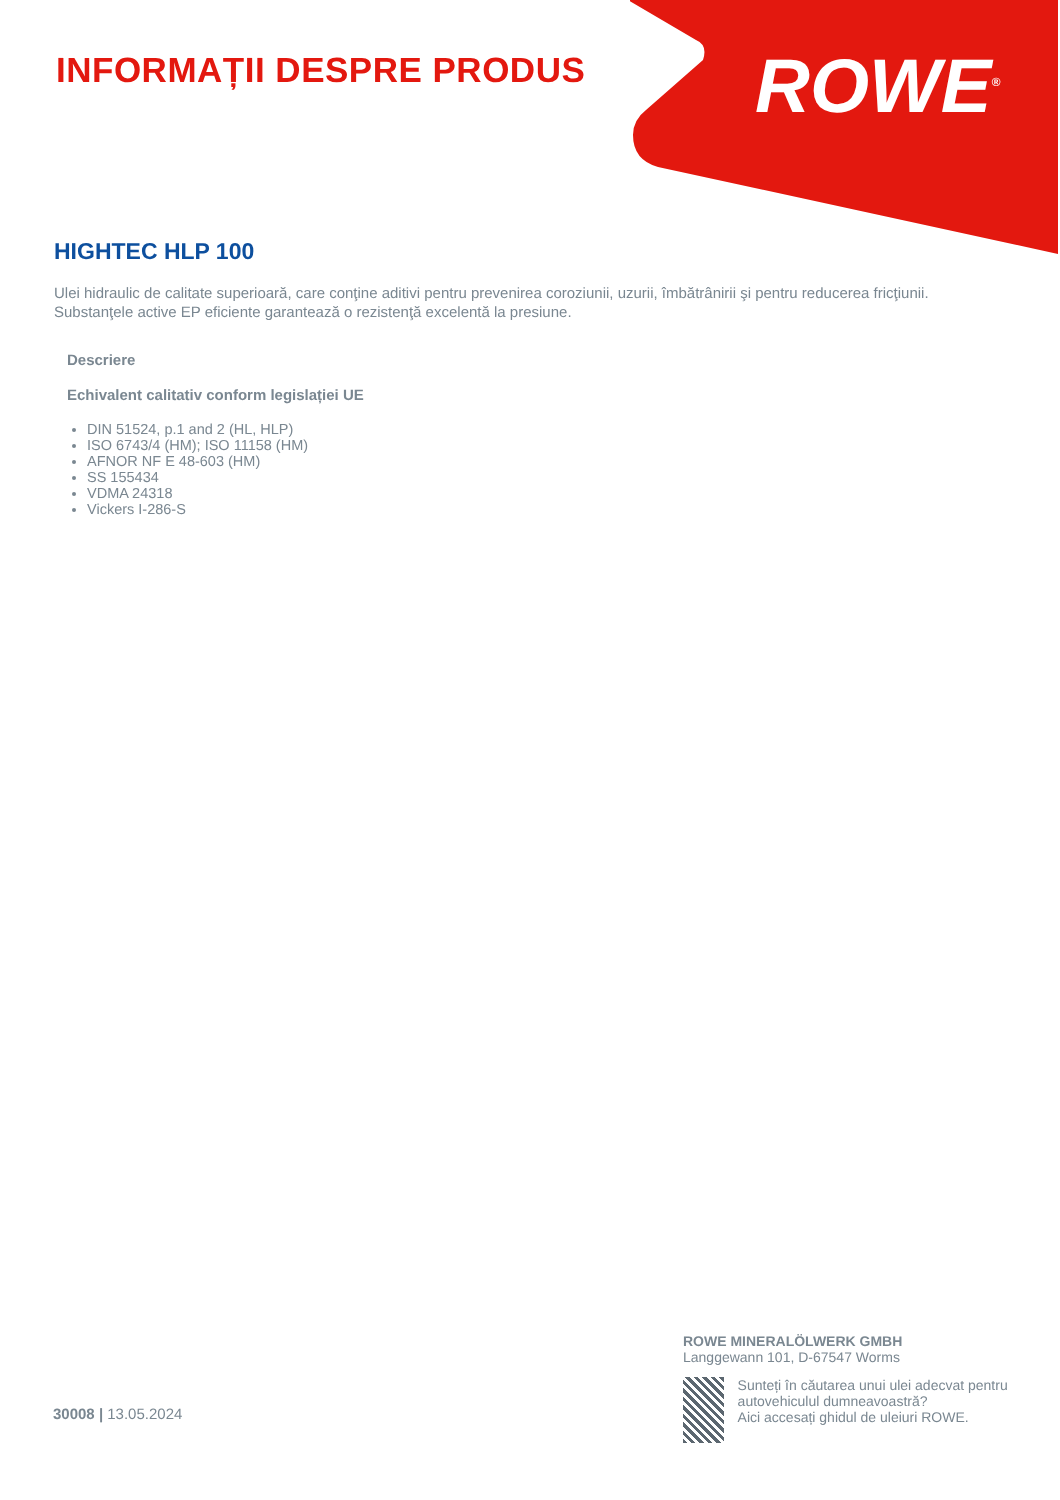INFORMAȚII DESPRE PRODUS ROWE<sup>®</sup>
HIGHTEC HLP 100
Ulei hidraulic de calitate superioară, care conţine aditivi pentru prevenirea coroziunii, uzurii, îmbătrânirii şi pentru reducerea fricţiunii. Substanţele active EP eficiente garantează o rezistenţă excelentă la presiune.
Descriere
Echivalent calitativ conform legislației UE
DIN 51524, p.1 and 2 (HL, HLP)
ISO 6743/4 (HM); ISO 11158 (HM)
AFNOR NF E 48-603 (HM)
SS 155434
VDMA 24318
Vickers I-286-S
30008 | 13.05.2024
ROWE MINERALÖLWERK GMBH
Langgewann 101, D-67547 Worms
Sunteți în căutarea unui ulei adecvat pentru autovehiculul dumneavoastră?
Aici accesați ghidul de uleiuri ROWE.